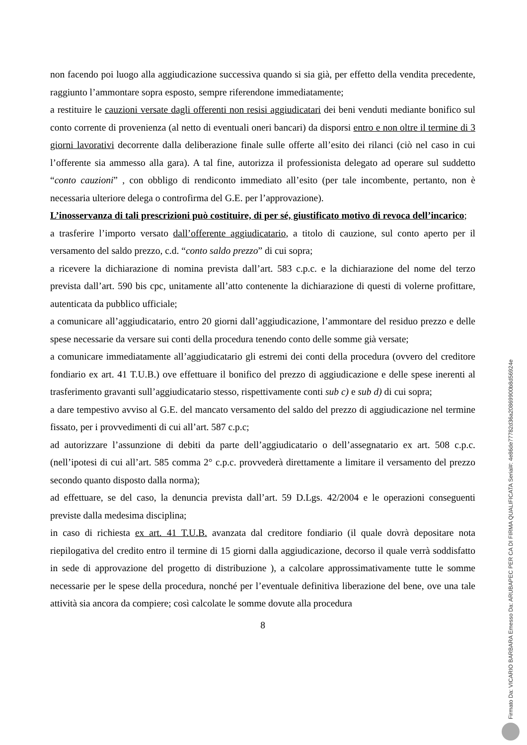non facendo poi luogo alla aggiudicazione successiva quando si sia già, per effetto della vendita precedente, raggiunto l’ammontare sopra esposto, sempre riferendone immediatamente;
a restituire le cauzioni versate dagli offerenti non resisi aggiudicatari dei beni venduti mediante bonifico sul conto corrente di provenienza (al netto di eventuali oneri bancari) da disporsi entro e non oltre il termine di 3 giorni lavorativi decorrente dalla deliberazione finale sulle offerte all’esito dei rilanci (ciò nel caso in cui l’offerente sia ammesso alla gara). A tal fine, autorizza il professionista delegato ad operare sul suddetto “conto cauzioni” , con obbligo di rendiconto immediato all’esito (per tale incombente, pertanto, non è necessaria ulteriore delega o controfirma del G.E. per l’approvazione).
L’inosservanza di tali prescrizioni può costituire, di per sé, giustificato motivo di revoca dell’incarico;
a trasferire l’importo versato dall’offerente aggiudicatario, a titolo di cauzione, sul conto aperto per il versamento del saldo prezzo, c.d. “conto saldo prezzo” di cui sopra;
a ricevere la dichiarazione di nomina prevista dall’art. 583 c.p.c. e la dichiarazione del nome del terzo prevista dall’art. 590 bis cpc, unitamente all’atto contenente la dichiarazione di questi di volerne profittare, autenticata da pubblico ufficiale;
a comunicare all’aggiudicatario, entro 20 giorni dall’aggiudicazione, l’ammontare del residuo prezzo e delle spese necessarie da versare sui conti della procedura tenendo conto delle somme già versate;
a comunicare immediatamente all’aggiudicatario gli estremi dei conti della procedura (ovvero del creditore fondiario ex art. 41 T.U.B.) ove effettuare il bonifico del prezzo di aggiudicazione e delle spese inerenti al trasferimento gravanti sull’aggiudicatario stesso, rispettivamente conti sub c) e sub d) di cui sopra;
a dare tempestivo avviso al G.E. del mancato versamento del saldo del prezzo di aggiudicazione nel termine fissato, per i provvedimenti di cui all’art. 587 c.p.c;
ad autorizzare l’assunzione di debiti da parte dell’aggiudicatario o dell’assegnatario ex art. 508 c.p.c. (nell’ipotesi di cui all’art. 585 comma 2° c.p.c. provvederà direttamente a limitare il versamento del prezzo secondo quanto disposto dalla norma);
ad effettuare, se del caso, la denuncia prevista dall’art. 59 D.Lgs. 42/2004 e le operazioni conseguenti previste dalla medesima disciplina;
in caso di richiesta ex art. 41 T.U.B. avanzata dal creditore fondiario (il quale dovrà depositare nota riepilogativa del credito entro il termine di 15 giorni dalla aggiudicazione, decorso il quale verrà soddisfatto in sede di approvazione del progetto di distribuzione ), a calcolare approssimativamente tutte le somme necessarie per le spese della procedura, nonché per l’eventuale definitiva liberazione del bene, ove una tale attività sia ancora da compiere; così calcolate le somme dovute alla procedura
8
Firmato Da: VICARIO BARBARA Emesso Da: ARUBAPEC PER CA DI FIRMA QUALIFICATA Serial#: 4e86de77782d36a20869900b8d56924e